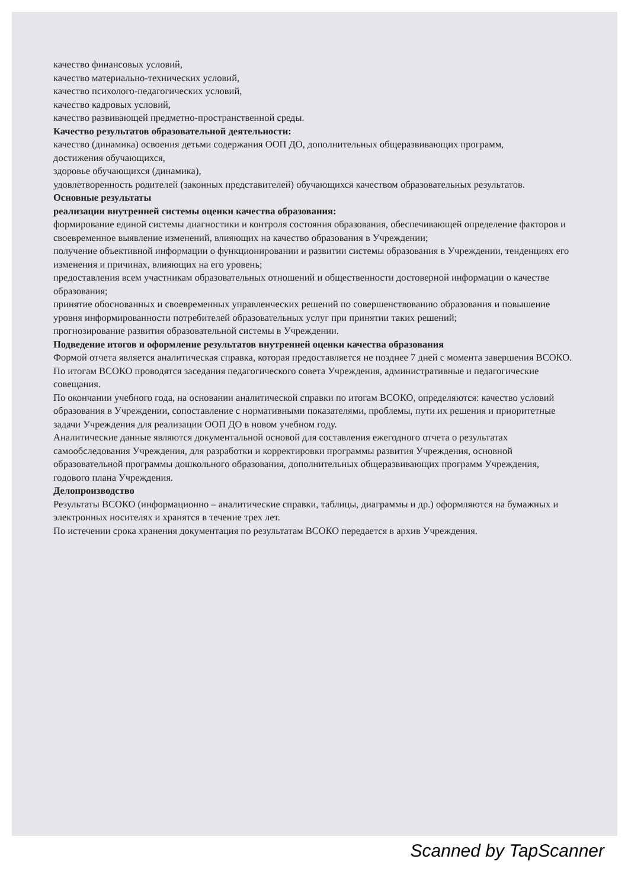качество финансовых условий,
качество материально-технических условий,
качество психолого-педагогических условий,
качество кадровых условий,
качество развивающей предметно-пространственной среды.
Качество результатов образовательной деятельности:
качество (динамика) освоения детьми содержания ООП ДО, дополнительных общеразвивающих программ,
достижения обучающихся,
здоровье обучающихся (динамика),
удовлетворенность родителей (законных представителей) обучающихся качеством образовательных результатов.
Основные результаты
реализации внутренней системы оценки качества образования:
формирование единой системы диагностики и контроля состояния образования, обеспечивающей определение факторов и своевременное выявление изменений, влияющих на качество образования в Учреждении;
получение объективной информации о функционировании и развитии системы образования в Учреждении, тенденциях его изменения и причинах, влияющих на его уровень;
предоставления всем участникам образовательных отношений и общественности достоверной информации о качестве образования;
принятие обоснованных и своевременных управленческих решений по совершенствованию образования и повышение уровня информированности потребителей образовательных услуг при принятии таких решений;
прогнозирование развития образовательной системы в Учреждении.
Подведение итогов и оформление результатов внутренней оценки качества образования
Формой отчета является аналитическая справка, которая предоставляется не позднее 7 дней с момента завершения ВСОКО.
По итогам ВСОКО проводятся заседания педагогического совета Учреждения, административные и педагогические совещания.
По окончании учебного года, на основании аналитической справки по итогам ВСОКО, определяются: качество условий образования в Учреждении, сопоставление с нормативными показателями, проблемы, пути их решения и приоритетные задачи Учреждения для реализации ООП ДО в новом учебном году.
Аналитические данные являются документальной основой для составления ежегодного отчета о результатах самообследования Учреждения, для разработки и корректировки программы развития Учреждения, основной образовательной программы дошкольного образования, дополнительных общеразвивающих программ Учреждения, годового плана Учреждения.
Делопроизводство
Результаты ВСОКО (информационно – аналитические справки, таблицы, диаграммы и др.) оформляются на бумажных и электронных носителях и хранятся в течение трех лет.
По истечении срока хранения документация по результатам ВСОКО передается в архив Учреждения.
Scanned by TapScanner